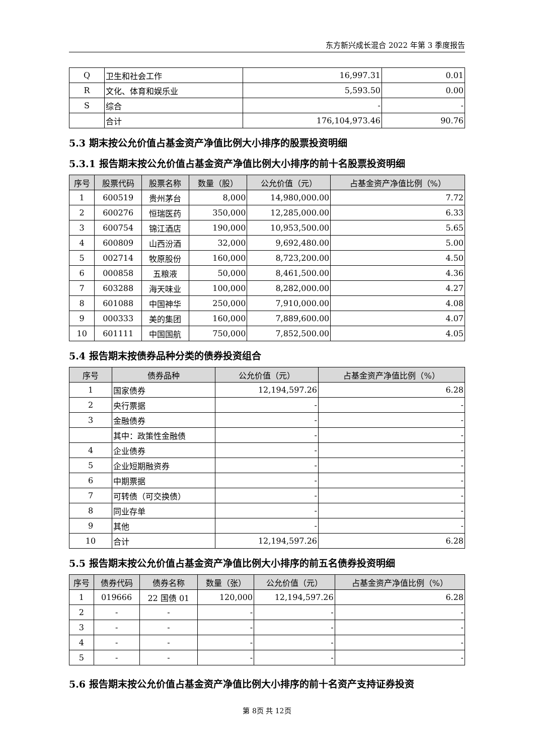东方新兴成长混合 2022 年第 3 季度报告
| Q | 卫生和社会工作 | 16,997.31 | 0.01 |
| R | 文化、体育和娱乐业 | 5,593.50 | 0.00 |
| S | 综合 | - | - |
| | 合计 | 176,104,973.46 | 90.76 |
5.3 期末按公允价值占基金资产净值比例大小排序的股票投资明细
5.3.1 报告期末按公允价值占基金资产净值比例大小排序的前十名股票投资明细
| 序号 | 股票代码 | 股票名称 | 数量（股） | 公允价值（元） | 占基金资产净值比例（%） |
| --- | --- | --- | --- | --- | --- |
| 1 | 600519 | 贵州茅台 | 8,000 | 14,980,000.00 | 7.72 |
| 2 | 600276 | 恒瑞医药 | 350,000 | 12,285,000.00 | 6.33 |
| 3 | 600754 | 锦江酒店 | 190,000 | 10,953,500.00 | 5.65 |
| 4 | 600809 | 山西汾酒 | 32,000 | 9,692,480.00 | 5.00 |
| 5 | 002714 | 牧原股份 | 160,000 | 8,723,200.00 | 4.50 |
| 6 | 000858 | 五粮液 | 50,000 | 8,461,500.00 | 4.36 |
| 7 | 603288 | 海天味业 | 100,000 | 8,282,000.00 | 4.27 |
| 8 | 601088 | 中国神华 | 250,000 | 7,910,000.00 | 4.08 |
| 9 | 000333 | 美的集团 | 160,000 | 7,889,600.00 | 4.07 |
| 10 | 601111 | 中国国航 | 750,000 | 7,852,500.00 | 4.05 |
5.4 报告期末按债券品种分类的债券投资组合
| 序号 | 债券品种 | 公允价值（元） | 占基金资产净值比例（%） |
| --- | --- | --- | --- |
| 1 | 国家债券 | 12,194,597.26 | 6.28 |
| 2 | 央行票据 | - | - |
| 3 | 金融债券 | - | - |
| | 其中：政策性金融债 | - | - |
| 4 | 企业债券 | - | - |
| 5 | 企业短期融资券 | - | - |
| 6 | 中期票据 | - | - |
| 7 | 可转债（可交换债） | - | - |
| 8 | 同业存单 | - | - |
| 9 | 其他 | - | - |
| 10 | 合计 | 12,194,597.26 | 6.28 |
5.5 报告期末按公允价值占基金资产净值比例大小排序的前五名债券投资明细
| 序号 | 债券代码 | 债券名称 | 数量（张） | 公允价值（元） | 占基金资产净值比例（%） |
| --- | --- | --- | --- | --- | --- |
| 1 | 019666 | 22 国债 01 | 120,000 | 12,194,597.26 | 6.28 |
| 2 | - | - | - | - | - |
| 3 | - | - | - | - | - |
| 4 | - | - | - | - | - |
| 5 | - | - | - | - | - |
5.6 报告期末按公允价值占基金资产净值比例大小排序的前十名资产支持证券投资
第 8页 共 12页